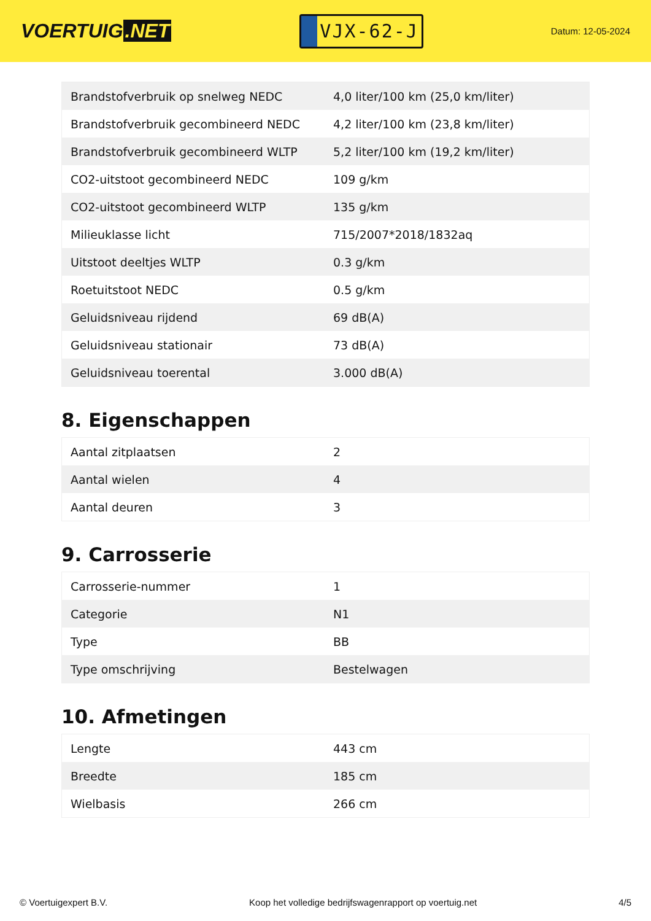VOERTUIG.NET
VJX-62-J
Datum: 12-05-2024
| Brandstofverbruik op snelweg NEDC | 4,0 liter/100 km (25,0 km/liter) |
| Brandstofverbruik gecombineerd NEDC | 4,2 liter/100 km (23,8 km/liter) |
| Brandstofverbruik gecombineerd WLTP | 5,2 liter/100 km (19,2 km/liter) |
| CO2-uitstoot gecombineerd NEDC | 109 g/km |
| CO2-uitstoot gecombineerd WLTP | 135 g/km |
| Milieuklasse licht | 715/2007*2018/1832aq |
| Uitstoot deeltjes WLTP | 0.3 g/km |
| Roetuitstoot NEDC | 0.5 g/km |
| Geluidsniveau rijdend | 69 dB(A) |
| Geluidsniveau stationair | 73 dB(A) |
| Geluidsniveau toerental | 3.000 dB(A) |
8. Eigenschappen
| Aantal zitplaatsen | 2 |
| Aantal wielen | 4 |
| Aantal deuren | 3 |
9. Carrosserie
| Carrosserie-nummer | 1 |
| Categorie | N1 |
| Type | BB |
| Type omschrijving | Bestelwagen |
10. Afmetingen
| Lengte | 443 cm |
| Breedte | 185 cm |
| Wielbasis | 266 cm |
© Voertuigexpert B.V. Koop het volledige bedrijfswagenrapport op voertuig.net 4/5